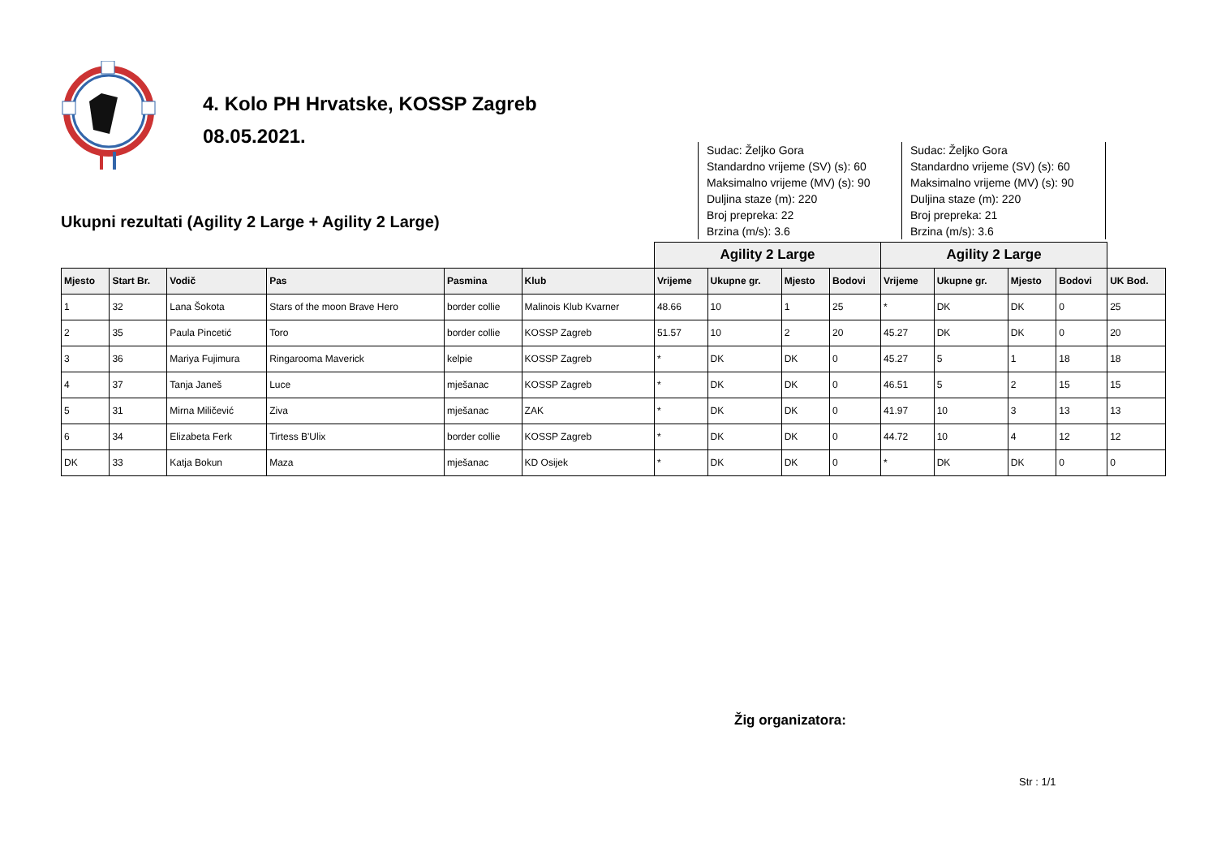4. Kolo PH Hrvatske, KOSSP Zagreb
08.05.2021.
Ukupni rezultati (Agility 2 Large + Agility 2 Large)
Sudac: Željko Gora
Standardno vrijeme (SV) (s): 60
Maksimalno vrijeme (MV) (s): 90
Duljina staze (m): 220
Broj prepreka: 22
Brzina (m/s): 3.6
Sudac: Željko Gora
Standardno vrijeme (SV) (s): 60
Maksimalno vrijeme (MV) (s): 90
Duljina staze (m): 220
Broj prepreka: 21
Brzina (m/s): 3.6
| | | | | | | Agility 2 Large | | | | Agility 2 Large | | | | |
| Mjesto | Start Br. | Vodič | Pas | Pasmina | Klub | Vrijeme | Ukupne gr. | Mjesto | Bodovi | Vrijeme | Ukupne gr. | Mjesto | Bodovi | UK Bod. |
| 1 | 32 | Lana Šokota | Stars of the moon Brave Hero | border collie | Malinois Klub Kvarner | 48.66 | 10 | 1 | 25 | * | DK | DK | 0 | 25 |
| 2 | 35 | Paula Pincetić | Toro | border collie | KOSSP Zagreb | 51.57 | 10 | 2 | 20 | 45.27 | DK | DK | 0 | 20 |
| 3 | 36 | Mariya Fujimura | Ringarooma Maverick | kelpie | KOSSP Zagreb | * | DK | DK | 0 | 45.27 | 5 | 1 | 18 | 18 |
| 4 | 37 | Tanja Janeš | Luce | mješanac | KOSSP Zagreb | * | DK | DK | 0 | 46.51 | 5 | 2 | 15 | 15 |
| 5 | 31 | Mirna Miličević | Ziva | mješanac | ZAK | * | DK | DK | 0 | 41.97 | 10 | 3 | 13 | 13 |
| 6 | 34 | Elizabeta Ferk | Tirtess B'Ulix | border collie | KOSSP Zagreb | * | DK | DK | 0 | 44.72 | 10 | 4 | 12 | 12 |
| DK | 33 | Katja Bokun | Maza | mješanac | KD Osijek | * | DK | DK | 0 | * | DK | DK | 0 | 0 |
Žig organizatora:
Str : 1/1